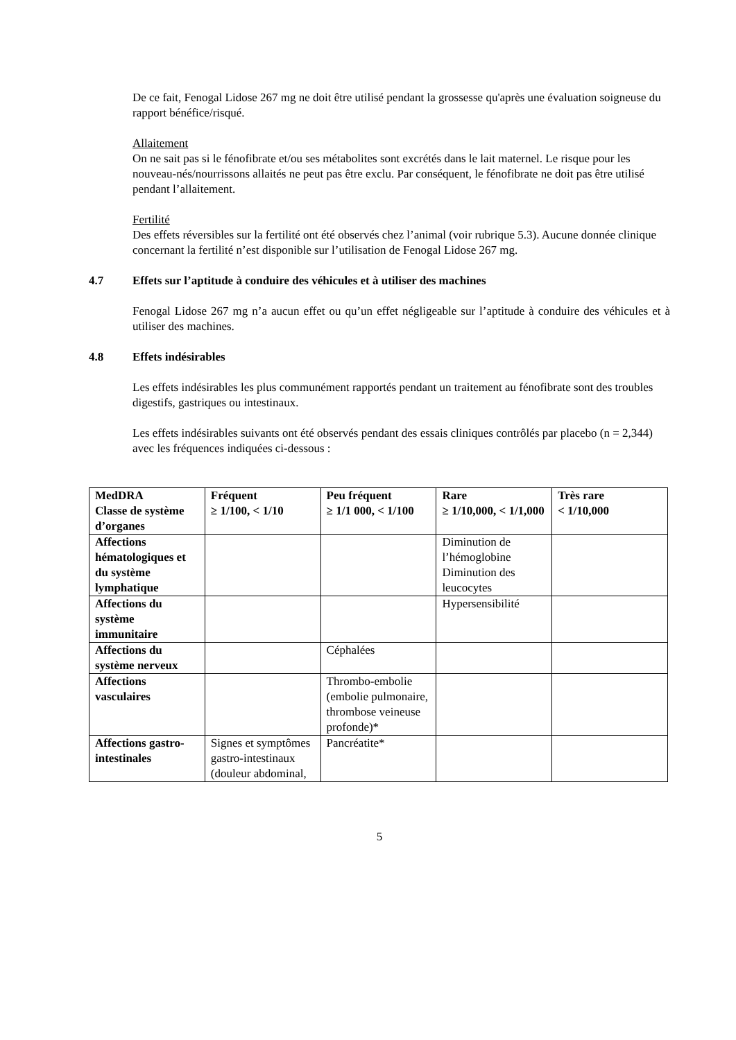De ce fait, Fenogal Lidose 267 mg ne doit être utilisé pendant la grossesse qu'après une évaluation soigneuse du rapport bénéfice/risqué.
Allaitement
On ne sait pas si le fénofibrate et/ou ses métabolites sont excrétés dans le lait maternel. Le risque pour les nouveau-nés/nourrissons allaités ne peut pas être exclu. Par conséquent, le fénofibrate ne doit pas être utilisé pendant l’allaitement.
Fertilité
Des effets réversibles sur la fertilité ont été observés chez l’animal (voir rubrique 5.3). Aucune donnée clinique concernant la fertilité n’est disponible sur l’utilisation de Fenogal Lidose 267 mg.
4.7 Effets sur l’aptitude à conduire des véhicules et à utiliser des machines
Fenogal Lidose 267 mg n’a aucun effet ou qu’un effet négligeable sur l’aptitude à conduire des véhicules et à utiliser des machines.
4.8 Effets indésirables
Les effets indésirables les plus communément rapportés pendant un traitement au fénofibrate sont des troubles digestifs, gastriques ou intestinaux.
Les effets indésirables suivants ont été observés pendant des essais cliniques contrôlés par placebo (n = 2,344) avec les fréquences indiquées ci-dessous :
| MedDRA Classe de système d’organes | Fréquent ≥ 1/100, < 1/10 | Peu fréquent ≥ 1/1 000, < 1/100 | Rare ≥ 1/10,000, < 1/1,000 | Très rare < 1/10,000 |
| --- | --- | --- | --- | --- |
| Affections hématologiques et du système lymphatique | | | Diminution de l’hémoglobine Diminution des leucocytes | |
| Affections du système immunitaire | | | Hypersensibilité | |
| Affections du système nerveux | | Céphalées | | |
| Affections vasculaires | | Thrombo-embolie (embolie pulmonaire, thrombose veineuse profonde)* | | |
| Affections gastro-intestinales | Signes et symptômes gastro-intestinaux (douleur abdominal, | Pancréatite* | | |
5